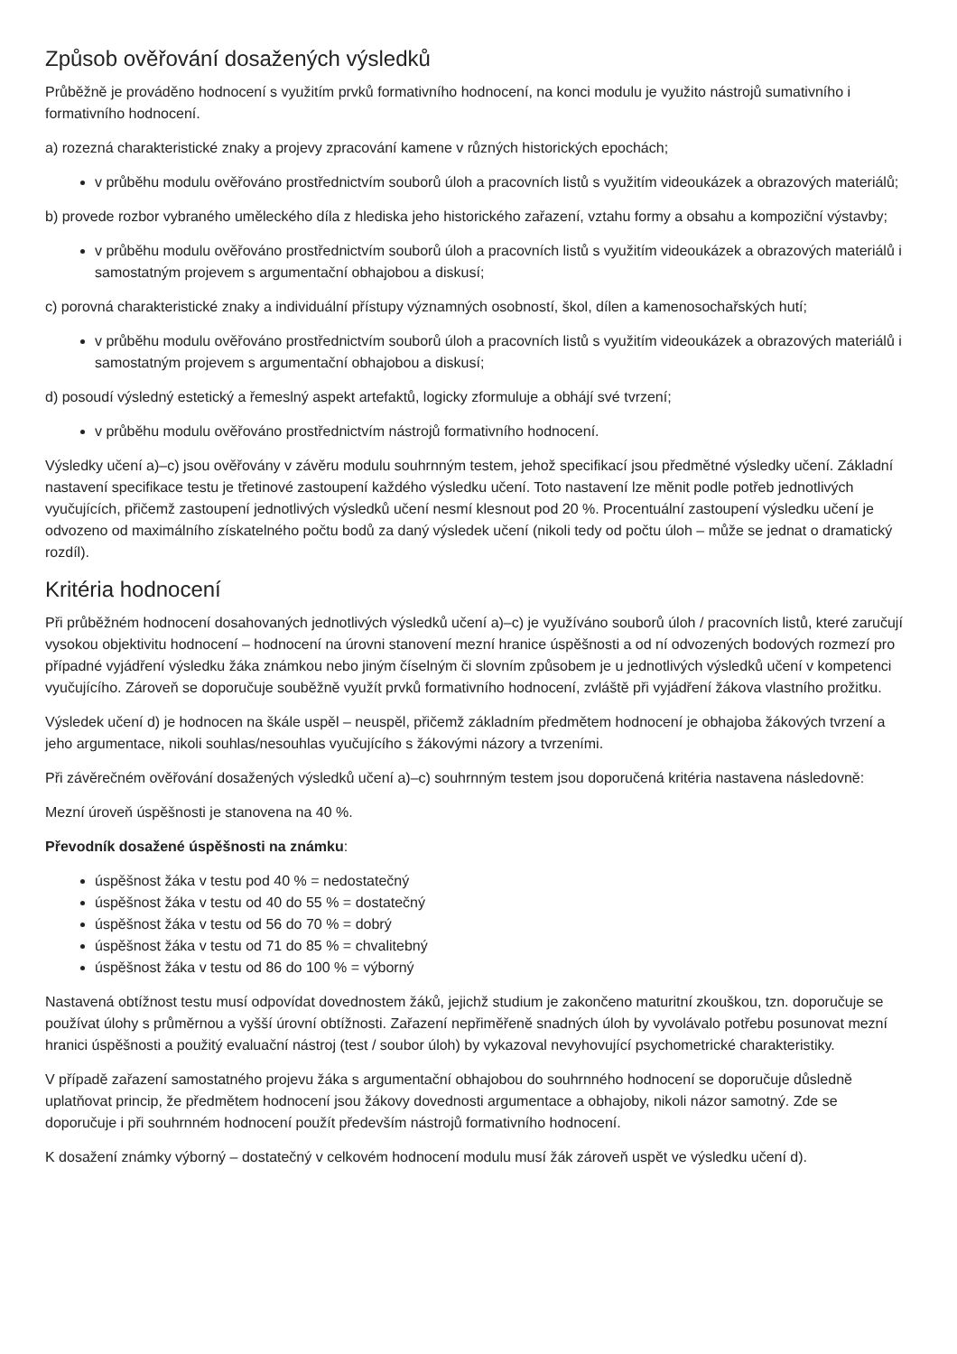Způsob ověřování dosažených výsledků
Průběžně je prováděno hodnocení s využitím prvků formativního hodnocení, na konci modulu je využito nástrojů sumativního i formativního hodnocení.
a) rozezná charakteristické znaky a projevy zpracování kamene v různých historických epochách;
v průběhu modulu ověřováno prostřednictvím souborů úloh a pracovních listů s využitím videoukázek a obrazových materiálů;
b) provede rozbor vybraného uměleckého díla z hlediska jeho historického zařazení, vztahu formy a obsahu a kompoziční výstavby;
v průběhu modulu ověřováno prostřednictvím souborů úloh a pracovních listů s využitím videoukázek a obrazových materiálů i samostatným projevem s argumentační obhajobou a diskusí;
c) porovná charakteristické znaky a individuální přístupy významných osobností, škol, dílen a kamenosochařských hutí;
v průběhu modulu ověřováno prostřednictvím souborů úloh a pracovních listů s využitím videoukázek a obrazových materiálů i samostatným projevem s argumentační obhajobou a diskusí;
d) posoudí výsledný estetický a řemeslný aspekt artefaktů, logicky zformuluje a obhájí své tvrzení;
v průběhu modulu ověřováno prostřednictvím nástrojů formativního hodnocení.
Výsledky učení a)–c) jsou ověřovány v závěru modulu souhrnným testem, jehož specifikací jsou předmětné výsledky učení. Základní nastavení specifikace testu je třetinové zastoupení každého výsledku učení. Toto nastavení lze měnit podle potřeb jednotlivých vyučujících, přičemž zastoupení jednotlivých výsledků učení nesmí klesnout pod 20 %. Procentuální zastoupení výsledku učení je odvozeno od maximálního získatelného počtu bodů za daný výsledek učení (nikoli tedy od počtu úloh – může se jednat o dramatický rozdíl).
Kritéria hodnocení
Při průběžném hodnocení dosahovaných jednotlivých výsledků učení a)–c) je využíváno souborů úloh / pracovních listů, které zaručují vysokou objektivitu hodnocení – hodnocení na úrovni stanovení mezní hranice úspěšnosti a od ní odvozených bodových rozmezí pro případné vyjádření výsledku žáka známkou nebo jiným číselným či slovním způsobem je u jednotlivých výsledků učení v kompetenci vyučujícího. Zároveň se doporučuje souběžně využít prvků formativního hodnocení, zvláště při vyjádření žákova vlastního prožitku.
Výsledek učení d) je hodnocen na škále uspěl – neuspěl, přičemž základním předmětem hodnocení je obhajoba žákových tvrzení a jeho argumentace, nikoli souhlas/nesouhlas vyučujícího s žákovými názory a tvrzeními.
Při závěrečném ověřování dosažených výsledků učení a)–c) souhrnným testem jsou doporučená kritéria nastavena následovně:
Mezní úroveň úspěšnosti je stanovena na 40 %.
Převodník dosažené úspěšnosti na známku:
úspěšnost žáka v testu pod 40 % = nedostatečný
úspěšnost žáka v testu od 40 do 55 % = dostatečný
úspěšnost žáka v testu od 56 do 70 % = dobrý
úspěšnost žáka v testu od 71 do 85 % = chvalitebný
úspěšnost žáka v testu od 86 do 100 % = výborný
Nastavená obtížnost testu musí odpovídat dovednostem žáků, jejichž studium je zakončeno maturitní zkouškou, tzn. doporučuje se používat úlohy s průměrnou a vyšší úrovní obtížnosti. Zařazení nepřiměřeně snadných úloh by vyvolávalo potřebu posunovat mezní hranici úspěšnosti a použitý evaluační nástroj (test / soubor úloh) by vykazoval nevyhovující psychometrické charakteristiky.
V případě zařazení samostatného projevu žáka s argumentační obhajobou do souhrnného hodnocení se doporučuje důsledně uplatňovat princip, že předmětem hodnocení jsou žákovy dovednosti argumentace a obhajoby, nikoli názor samotný. Zde se doporučuje i při souhrnném hodnocení použít především nástrojů formativního hodnocení.
K dosažení známky výborný – dostatečný v celkovém hodnocení modulu musí žák zároveň uspět ve výsledku učení d).